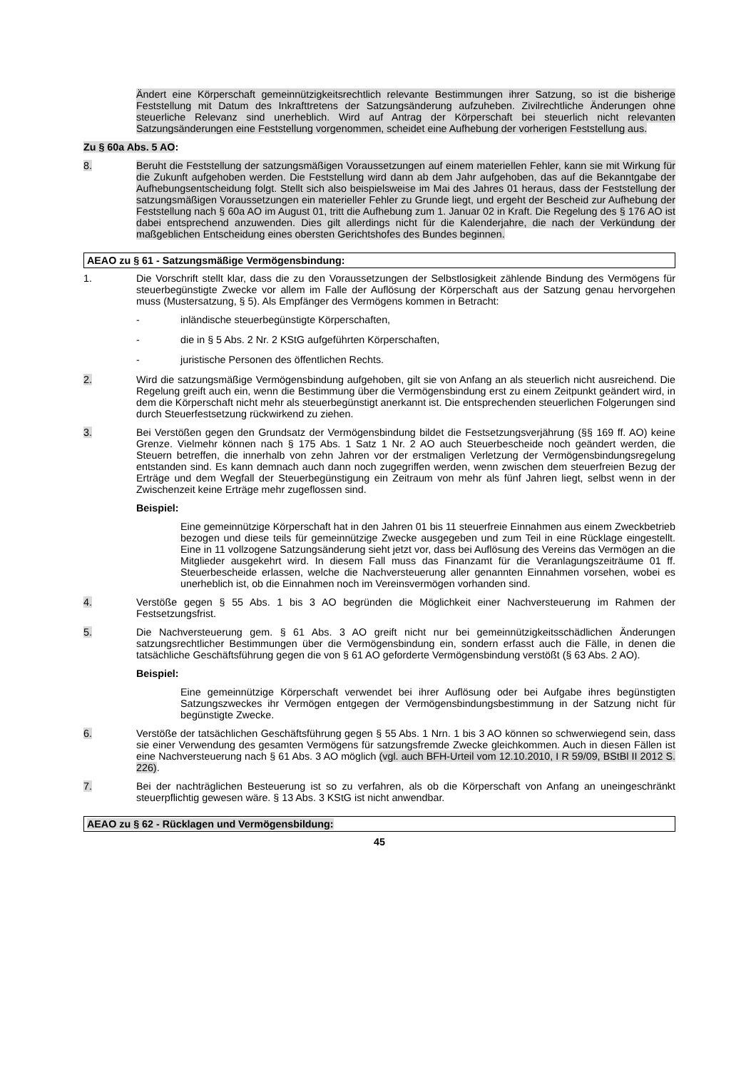Ändert eine Körperschaft gemeinnützigkeitsrechtlich relevante Bestimmungen ihrer Satzung, so ist die bisherige Feststellung mit Datum des Inkrafttretens der Satzungsänderung aufzuheben. Zivilrechtliche Änderungen ohne steuerliche Relevanz sind unerheblich. Wird auf Antrag der Körperschaft bei steuerlich nicht relevanten Satzungsänderungen eine Feststellung vorgenommen, scheidet eine Aufhebung der vorherigen Feststellung aus.
Zu § 60a Abs. 5 AO:
8. Beruht die Feststellung der satzungsmäßigen Voraussetzungen auf einem materiellen Fehler, kann sie mit Wirkung für die Zukunft aufgehoben werden. Die Feststellung wird dann ab dem Jahr aufgehoben, das auf die Bekanntgabe der Aufhebungsentscheidung folgt. Stellt sich also beispielsweise im Mai des Jahres 01 heraus, dass der Feststellung der satzungsmäßigen Voraussetzungen ein materieller Fehler zu Grunde liegt, und ergeht der Bescheid zur Aufhebung der Feststellung nach § 60a AO im August 01, tritt die Aufhebung zum 1. Januar 02 in Kraft. Die Regelung des § 176 AO ist dabei entsprechend anzuwenden. Dies gilt allerdings nicht für die Kalenderjahre, die nach der Verkündung der maßgeblichen Entscheidung eines obersten Gerichtshofes des Bundes beginnen.
AEAO zu § 61 - Satzungsmäßige Vermögensbindung:
1. Die Vorschrift stellt klar, dass die zu den Voraussetzungen der Selbstlosigkeit zählende Bindung des Vermögens für steuerbegünstigte Zwecke vor allem im Falle der Auflösung der Körperschaft aus der Satzung genau hervorgehen muss (Mustersatzung, § 5). Als Empfänger des Vermögens kommen in Betracht:
- inländische steuerbegünstigte Körperschaften,
- die in § 5 Abs. 2 Nr. 2 KStG aufgeführten Körperschaften,
- juristische Personen des öffentlichen Rechts.
2. Wird die satzungsmäßige Vermögensbindung aufgehoben, gilt sie von Anfang an als steuerlich nicht ausreichend. Die Regelung greift auch ein, wenn die Bestimmung über die Vermögensbindung erst zu einem Zeitpunkt geändert wird, in dem die Körperschaft nicht mehr als steuerbegünstigt anerkannt ist. Die entsprechenden steuerlichen Folgerungen sind durch Steuerfestsetzung rückwirkend zu ziehen.
3. Bei Verstößen gegen den Grundsatz der Vermögensbindung bildet die Festsetzungsverjährung (§§ 169 ff. AO) keine Grenze. Vielmehr können nach § 175 Abs. 1 Satz 1 Nr. 2 AO auch Steuerbescheide noch geändert werden, die Steuern betreffen, die innerhalb von zehn Jahren vor der erstmaligen Verletzung der Vermögensbindungsregelung entstanden sind. Es kann demnach auch dann noch zugegriffen werden, wenn zwischen dem steuerfreien Bezug der Erträge und dem Wegfall der Steuerbegünstigung ein Zeitraum von mehr als fünf Jahren liegt, selbst wenn in der Zwischenzeit keine Erträge mehr zugeflossen sind.
Beispiel:
Eine gemeinnützige Körperschaft hat in den Jahren 01 bis 11 steuerfreie Einnahmen aus einem Zweckbetrieb bezogen und diese teils für gemeinnützige Zwecke ausgegeben und zum Teil in eine Rücklage eingestellt. Eine in 11 vollzogene Satzungsänderung sieht jetzt vor, dass bei Auflösung des Vereins das Vermögen an die Mitglieder ausgekehrt wird. In diesem Fall muss das Finanzamt für die Veranlagungszeiträume 01 ff. Steuerbescheide erlassen, welche die Nachversteuerung aller genannten Einnahmen vorsehen, wobei es unerheblich ist, ob die Einnahmen noch im Vereinsvermögen vorhanden sind.
4. Verstöße gegen § 55 Abs. 1 bis 3 AO begründen die Möglichkeit einer Nachversteuerung im Rahmen der Festsetzungsfrist.
5. Die Nachversteuerung gem. § 61 Abs. 3 AO greift nicht nur bei gemeinnützigkeitsschädlichen Änderungen satzungsrechtlicher Bestimmungen über die Vermögensbindung ein, sondern erfasst auch die Fälle, in denen die tatsächliche Geschäftsführung gegen die von § 61 AO geforderte Vermögensbindung verstößt (§ 63 Abs. 2 AO).
Beispiel:
Eine gemeinnützige Körperschaft verwendet bei ihrer Auflösung oder bei Aufgabe ihres begünstigten Satzungszweckes ihr Vermögen entgegen der Vermögensbindungsbestimmung in der Satzung nicht für begünstigte Zwecke.
6. Verstöße der tatsächlichen Geschäftsführung gegen § 55 Abs. 1 Nrn. 1 bis 3 AO können so schwerwiegend sein, dass sie einer Verwendung des gesamten Vermögens für satzungsfremde Zwecke gleichkommen. Auch in diesen Fällen ist eine Nachversteuerung nach § 61 Abs. 3 AO möglich (vgl. auch BFH-Urteil vom 12.10.2010, I R 59/09, BStBl II 2012 S. 226).
7. Bei der nachträglichen Besteuerung ist so zu verfahren, als ob die Körperschaft von Anfang an uneingeschränkt steuerpflichtig gewesen wäre. § 13 Abs. 3 KStG ist nicht anwendbar.
AEAO zu § 62 - Rücklagen und Vermögensbildung:
45